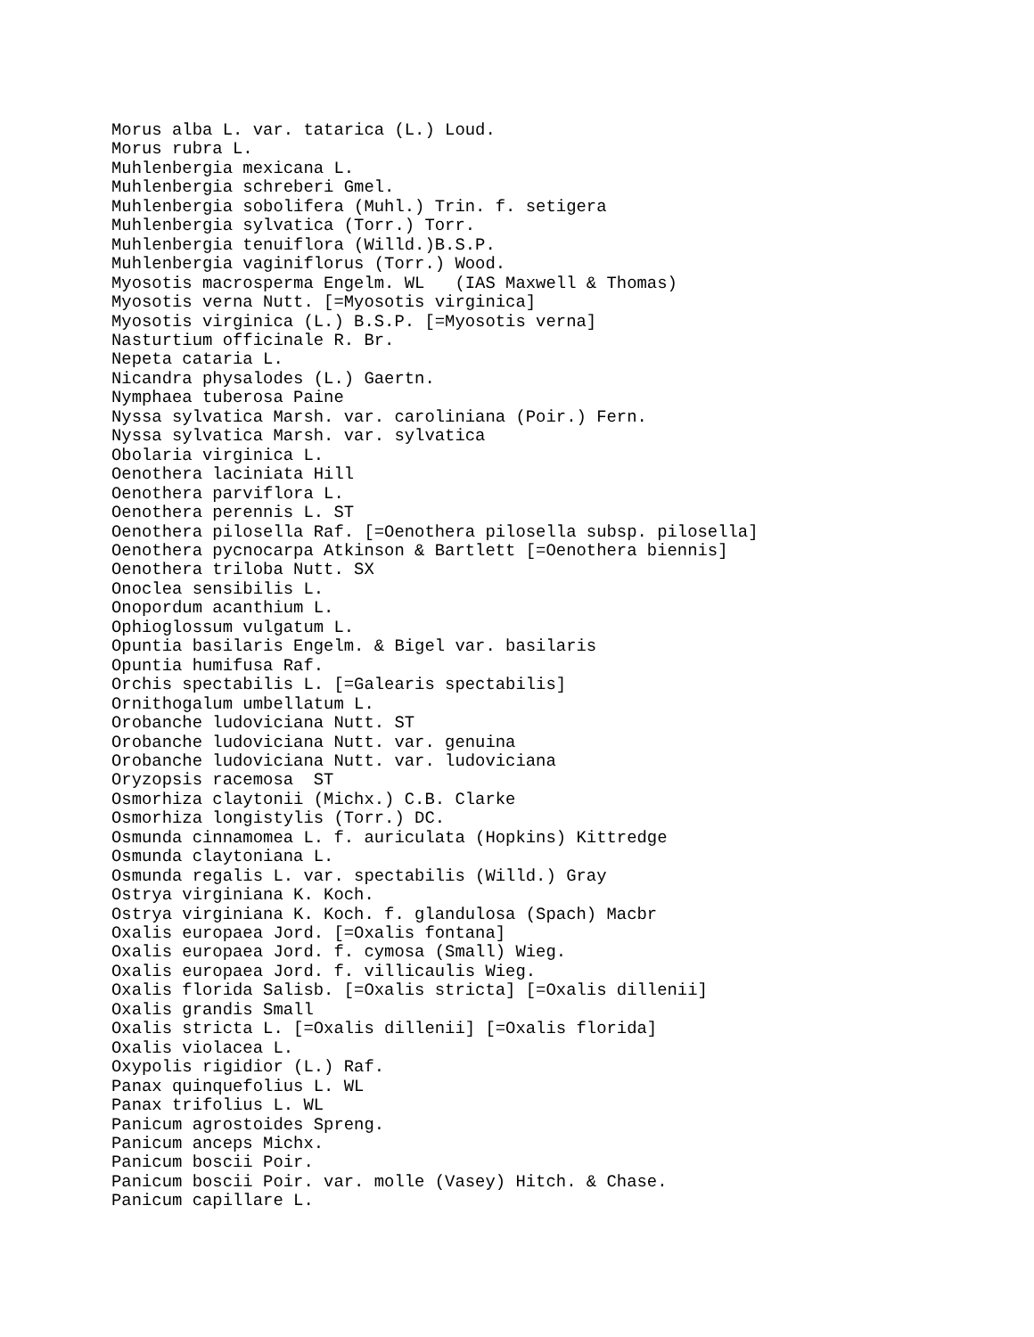Morus alba L. var. tatarica (L.) Loud.
Morus rubra L.
Muhlenbergia mexicana L.
Muhlenbergia schreberi Gmel.
Muhlenbergia sobolifera (Muhl.) Trin. f. setigera
Muhlenbergia sylvatica (Torr.) Torr.
Muhlenbergia tenuiflora (Willd.)B.S.P.
Muhlenbergia vaginiflorus (Torr.) Wood.
Myosotis macrosperma Engelm. WL   (IAS Maxwell & Thomas)
Myosotis verna Nutt. [=Myosotis virginica]
Myosotis virginica (L.) B.S.P. [=Myosotis verna]
Nasturtium officinale R. Br.
Nepeta cataria L.
Nicandra physalodes (L.) Gaertn.
Nymphaea tuberosa Paine
Nyssa sylvatica Marsh. var. caroliniana (Poir.) Fern.
Nyssa sylvatica Marsh. var. sylvatica
Obolaria virginica L.
Oenothera laciniata Hill
Oenothera parviflora L.
Oenothera perennis L. ST
Oenothera pilosella Raf. [=Oenothera pilosella subsp. pilosella]
Oenothera pycnocarpa Atkinson & Bartlett [=Oenothera biennis]
Oenothera triloba Nutt. SX
Onoclea sensibilis L.
Onopordum acanthium L.
Ophioglossum vulgatum L.
Opuntia basilaris Engelm. & Bigel var. basilaris
Opuntia humifusa Raf.
Orchis spectabilis L. [=Galearis spectabilis]
Ornithogalum umbellatum L.
Orobanche ludoviciana Nutt. ST
Orobanche ludoviciana Nutt. var. genuina
Orobanche ludoviciana Nutt. var. ludoviciana
Oryzopsis racemosa  ST
Osmorhiza claytonii (Michx.) C.B. Clarke
Osmorhiza longistylis (Torr.) DC.
Osmunda cinnamomea L. f. auriculata (Hopkins) Kittredge
Osmunda claytoniana L.
Osmunda regalis L. var. spectabilis (Willd.) Gray
Ostrya virginiana K. Koch.
Ostrya virginiana K. Koch. f. glandulosa (Spach) Macbr
Oxalis europaea Jord. [=Oxalis fontana]
Oxalis europaea Jord. f. cymosa (Small) Wieg.
Oxalis europaea Jord. f. villicaulis Wieg.
Oxalis florida Salisb. [=Oxalis stricta] [=Oxalis dillenii]
Oxalis grandis Small
Oxalis stricta L. [=Oxalis dillenii] [=Oxalis florida]
Oxalis violacea L.
Oxypolis rigidior (L.) Raf.
Panax quinquefolius L. WL
Panax trifolius L. WL
Panicum agrostoides Spreng.
Panicum anceps Michx.
Panicum boscii Poir.
Panicum boscii Poir. var. molle (Vasey) Hitch. & Chase.
Panicum capillare L.